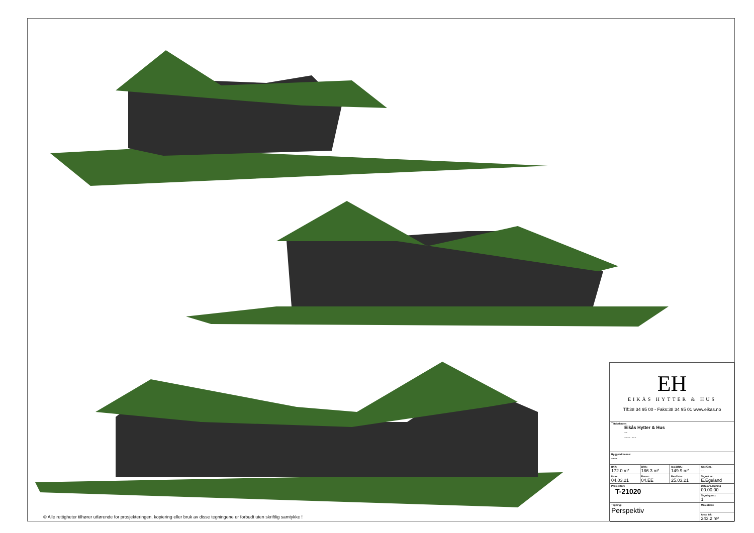| EH EIKÅS HYTTER & HUS Tlf:38 34 95 00 - Faks:38 34 95 01 www.eikas.no | | | |
| Tiltakshaver: Eikås Hytter & Hus -- ---- --- | | | |
| Byggeaddresse: ---- | | | |
| BYA: 172.0 m² | BRA: 186.3 m² | Isol.BRA: 149.9 m² | Gnr./Bnr.: -- |
| Dato: 04.03.21 | Rev.nr: 04.EE | Rev.Dato: 25.03.21 | Tegnet av: E.Egeland |
| Prosjektnr.: T-21020 | | | Dato arb.tegning 00.00.00 |
| | | | Tegningsnr.: 1 |
| Tegning: Perspektiv | | | Målestokk: |
| | | | Areal tak: 243.2 m² |
© Alle rettigheter tilhører utførende for prosjekteringen, kopiering eller bruk av disse tegningene er forbudt uten skriftlig samtykke !